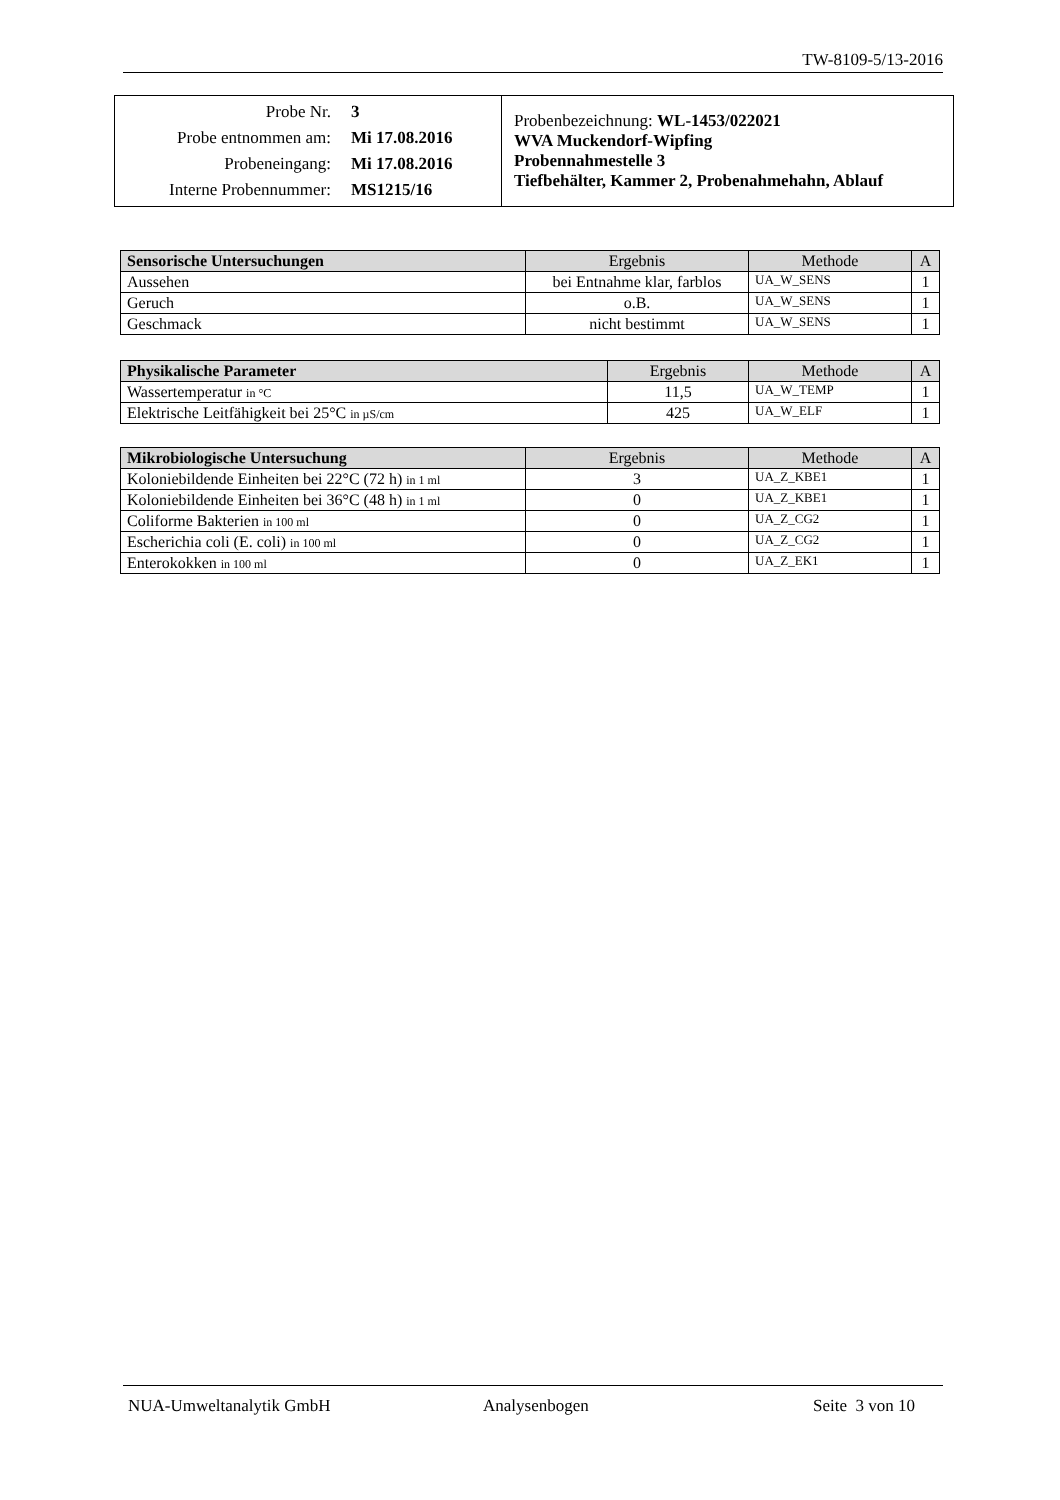TW-8109-5/13-2016
| Probe Nr. 3 Probe entnommen am: Mi 17.08.2016 Probeneingang: Mi 17.08.2016 Interne Probennummer: MS1215/16 | Probenbezeichnung: WL-1453/022021 WVA Muckendorf-Wipfing Probennahmestelle 3 Tiefbehälter, Kammer 2, Probenahmehahn, Ablauf |
| Sensorische Untersuchungen | Ergebnis | Methode | A |
| --- | --- | --- | --- |
| Aussehen | bei Entnahme klar, farblos | UA_W_SENS | 1 |
| Geruch | o.B. | UA_W_SENS | 1 |
| Geschmack | nicht bestimmt | UA_W_SENS | 1 |
| Physikalische Parameter | Ergebnis | Methode | A |
| --- | --- | --- | --- |
| Wassertemperatur in °C | 11,5 | UA_W_TEMP | 1 |
| Elektrische Leitfähigkeit bei 25°C in µS/cm | 425 | UA_W_ELF | 1 |
| Mikrobiologische Untersuchung | Ergebnis | Methode | A |
| --- | --- | --- | --- |
| Koloniebildende Einheiten bei 22°C (72 h) in 1 ml | 3 | UA_Z_KBE1 | 1 |
| Koloniebildende Einheiten bei 36°C (48 h) in 1 ml | 0 | UA_Z_KBE1 | 1 |
| Coliforme Bakterien in 100 ml | 0 | UA_Z_CG2 | 1 |
| Escherichia coli (E. coli) in 100 ml | 0 | UA_Z_CG2 | 1 |
| Enterokokken in 100 ml | 0 | UA_Z_EK1 | 1 |
NUA-Umweltanalytik GmbH Analysenbogen Seite 3 von 10